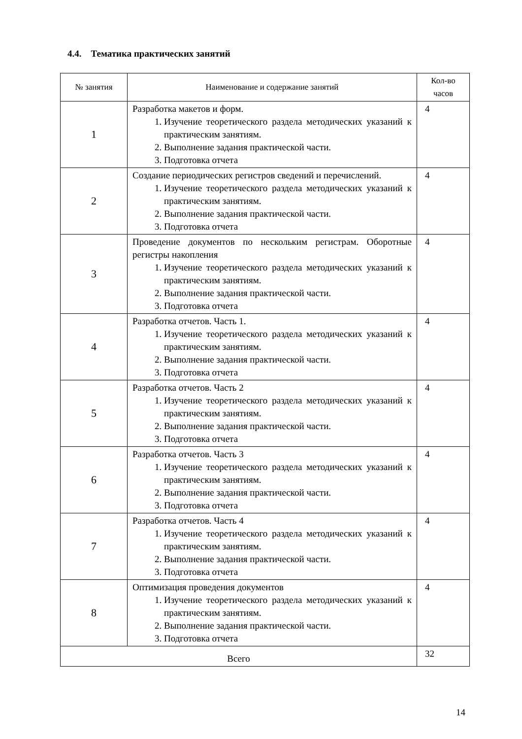4.4. Тематика практических занятий
| № занятия | Наименование и содержание занятий | Кол-во часов |
| --- | --- | --- |
| 1 | Разработка макетов и форм. 1. Изучение теоретического раздела методических указаний к практическим занятиям. 2. Выполнение задания практической части. 3. Подготовка отчета | 4 |
| 2 | Создание периодических регистров сведений и перечислений. 1. Изучение теоретического раздела методических указаний к практическим занятиям. 2. Выполнение задания практической части. 3. Подготовка отчета | 4 |
| 3 | Проведение документов по нескольким регистрам. Оборотные регистры накопления 1. Изучение теоретического раздела методических указаний к практическим занятиям. 2. Выполнение задания практической части. 3. Подготовка отчета | 4 |
| 4 | Разработка отчетов. Часть 1. 1. Изучение теоретического раздела методических указаний к практическим занятиям. 2. Выполнение задания практической части. 3. Подготовка отчета | 4 |
| 5 | Разработка отчетов. Часть 2 1. Изучение теоретического раздела методических указаний к практическим занятиям. 2. Выполнение задания практической части. 3. Подготовка отчета | 4 |
| 6 | Разработка отчетов. Часть 3 1. Изучение теоретического раздела методических указаний к практическим занятиям. 2. Выполнение задания практической части. 3. Подготовка отчета | 4 |
| 7 | Разработка отчетов. Часть 4 1. Изучение теоретического раздела методических указаний к практическим занятиям. 2. Выполнение задания практической части. 3. Подготовка отчета | 4 |
| 8 | Оптимизация проведения документов 1. Изучение теоретического раздела методических указаний к практическим занятиям. 2. Выполнение задания практической части. 3. Подготовка отчета | 4 |
| Всего | | 32 |
14